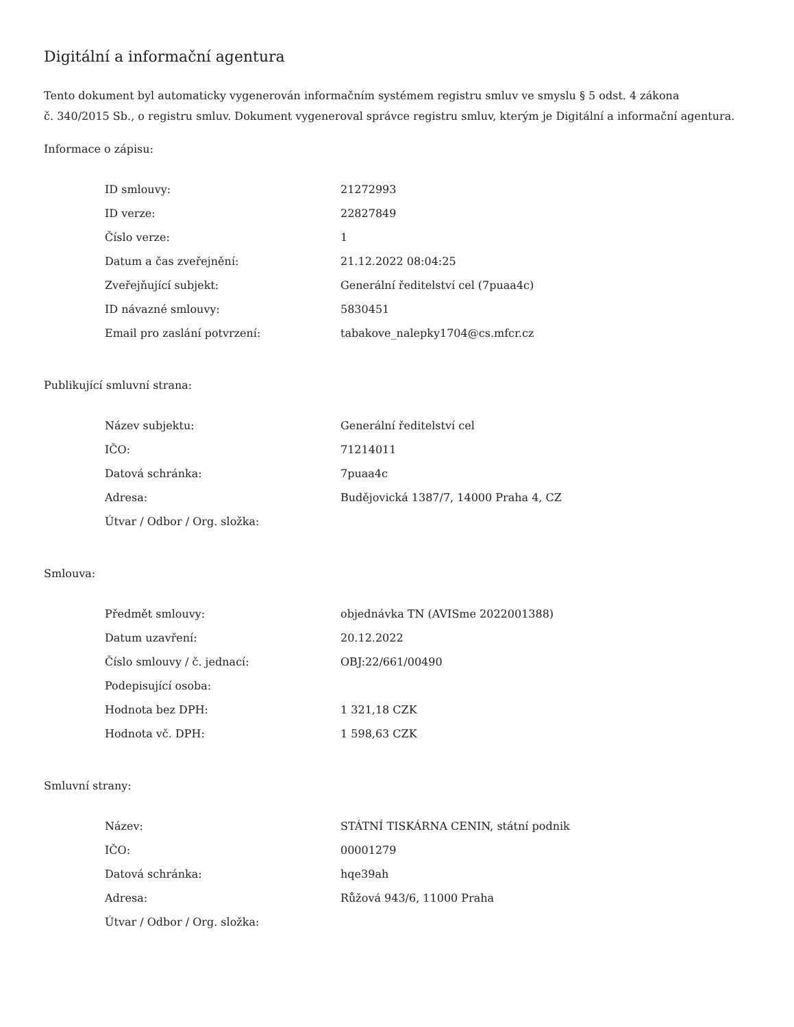Digitální a informační agentura
Tento dokument byl automaticky vygenerován informačním systémem registru smluv ve smyslu § 5 odst. 4 zákona
č. 340/2015 Sb., o registru smluv. Dokument vygeneroval správce registru smluv, kterým je Digitální a informační agentura.
Informace o zápisu:
| ID smlouvy: | 21272993 |
| ID verze: | 22827849 |
| Číslo verze: | 1 |
| Datum a čas zveřejnění: | 21.12.2022 08:04:25 |
| Zveřejňující subjekt: | Generální ředitelství cel (7puaa4c) |
| ID návazné smlouvy: | 5830451 |
| Email pro zaslání potvrzení: | tabakove_nalepky1704@cs.mfcr.cz |
Publikující smluvní strana:
| Název subjektu: | Generální ředitelství cel |
| IČO: | 71214011 |
| Datová schránka: | 7puaa4c |
| Adresa: | Budějovická 1387/7, 14000 Praha 4, CZ |
| Útvar / Odbor / Org. složka: | |
Smlouva:
| Předmět smlouvy: | objednávka TN (AVISme 2022001388) |
| Datum uzavření: | 20.12.2022 |
| Číslo smlouvy / č. jednací: | OBJ:22/661/00490 |
| Podepisující osoba: | |
| Hodnota bez DPH: | 1 321,18 CZK |
| Hodnota vč. DPH: | 1 598,63 CZK |
Smluvní strany:
| Název: | STÁTNÍ TISKÁRNA CENIN, státní podnik |
| IČO: | 00001279 |
| Datová schránka: | hqe39ah |
| Adresa: | Růžová 943/6, 11000 Praha |
| Útvar / Odbor / Org. složka: | |